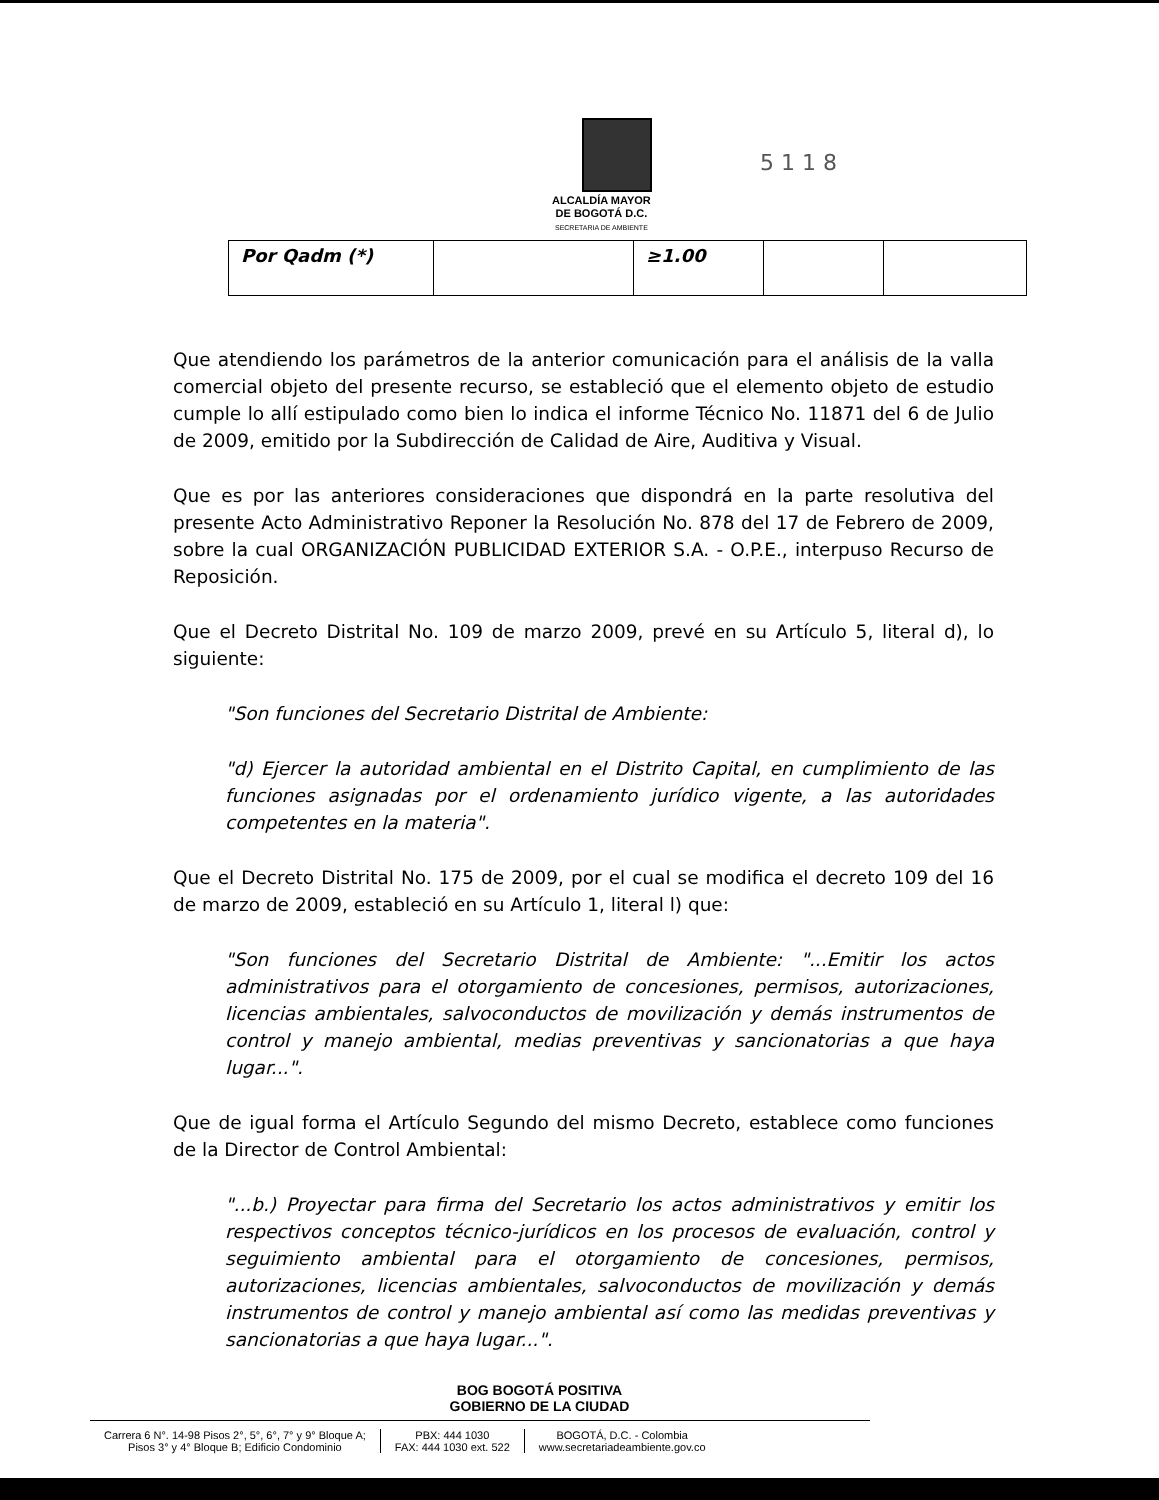5 1 1 8
ALCALDÍA MAYOR
DE BOGOTÁ D.C.
SECRETARIA DE AMBIENTE
| Por Qadm (*) | | ≥1.00 | | |
Que atendiendo los parámetros de la anterior comunicación para el análisis de la valla comercial objeto del presente recurso, se estableció que el elemento objeto de estudio cumple lo allí estipulado como bien lo indica el informe Técnico No. 11871 del 6 de Julio de 2009, emitido por la Subdirección de Calidad de Aire, Auditiva y Visual.
Que es por las anteriores consideraciones que dispondrá en la parte resolutiva del presente Acto Administrativo Reponer la Resolución No. 878 del 17 de Febrero de 2009, sobre la cual ORGANIZACIÓN PUBLICIDAD EXTERIOR S.A. - O.P.E., interpuso Recurso de Reposición.
Que el Decreto Distrital No. 109 de marzo 2009, prevé en su Artículo 5, literal d), lo siguiente:
"Son funciones del Secretario Distrital de Ambiente:
"d) Ejercer la autoridad ambiental en el Distrito Capital, en cumplimiento de las funciones asignadas por el ordenamiento jurídico vigente, a las autoridades competentes en la materia".
Que el Decreto Distrital No. 175 de 2009, por el cual se modifica el decreto 109 del 16 de marzo de 2009, estableció en su Artículo 1, literal l) que:
"Son funciones del Secretario Distrital de Ambiente: "...Emitir los actos administrativos para el otorgamiento de concesiones, permisos, autorizaciones, licencias ambientales, salvoconductos de movilización y demás instrumentos de control y manejo ambiental, medias preventivas y sancionatorias a que haya lugar...".
Que de igual forma el Artículo Segundo del mismo Decreto, establece como funciones de la Director de Control Ambiental:
"...b.) Proyectar para firma del Secretario los actos administrativos y emitir los respectivos conceptos técnico-jurídicos en los procesos de evaluación, control y seguimiento ambiental para el otorgamiento de concesiones, permisos, autorizaciones, licencias ambientales, salvoconductos de movilización y demás instrumentos de control y manejo ambiental así como las medidas preventivas y sancionatorias a que haya lugar...".
BOG BOGOTÁ POSITIVA
GOBIERNO DE LA CIUDAD
Carrera 6 N°. 14-98 Pisos 2°, 5°, 6°, 7° y 9° Bloque A;
Pisos 3° y 4° Bloque B; Edificio Condominio
PBX: 444 1030
FAX: 444 1030 ext. 522
BOGOTÁ, D.C. - Colombia
www.secretariadeambiente.gov.co